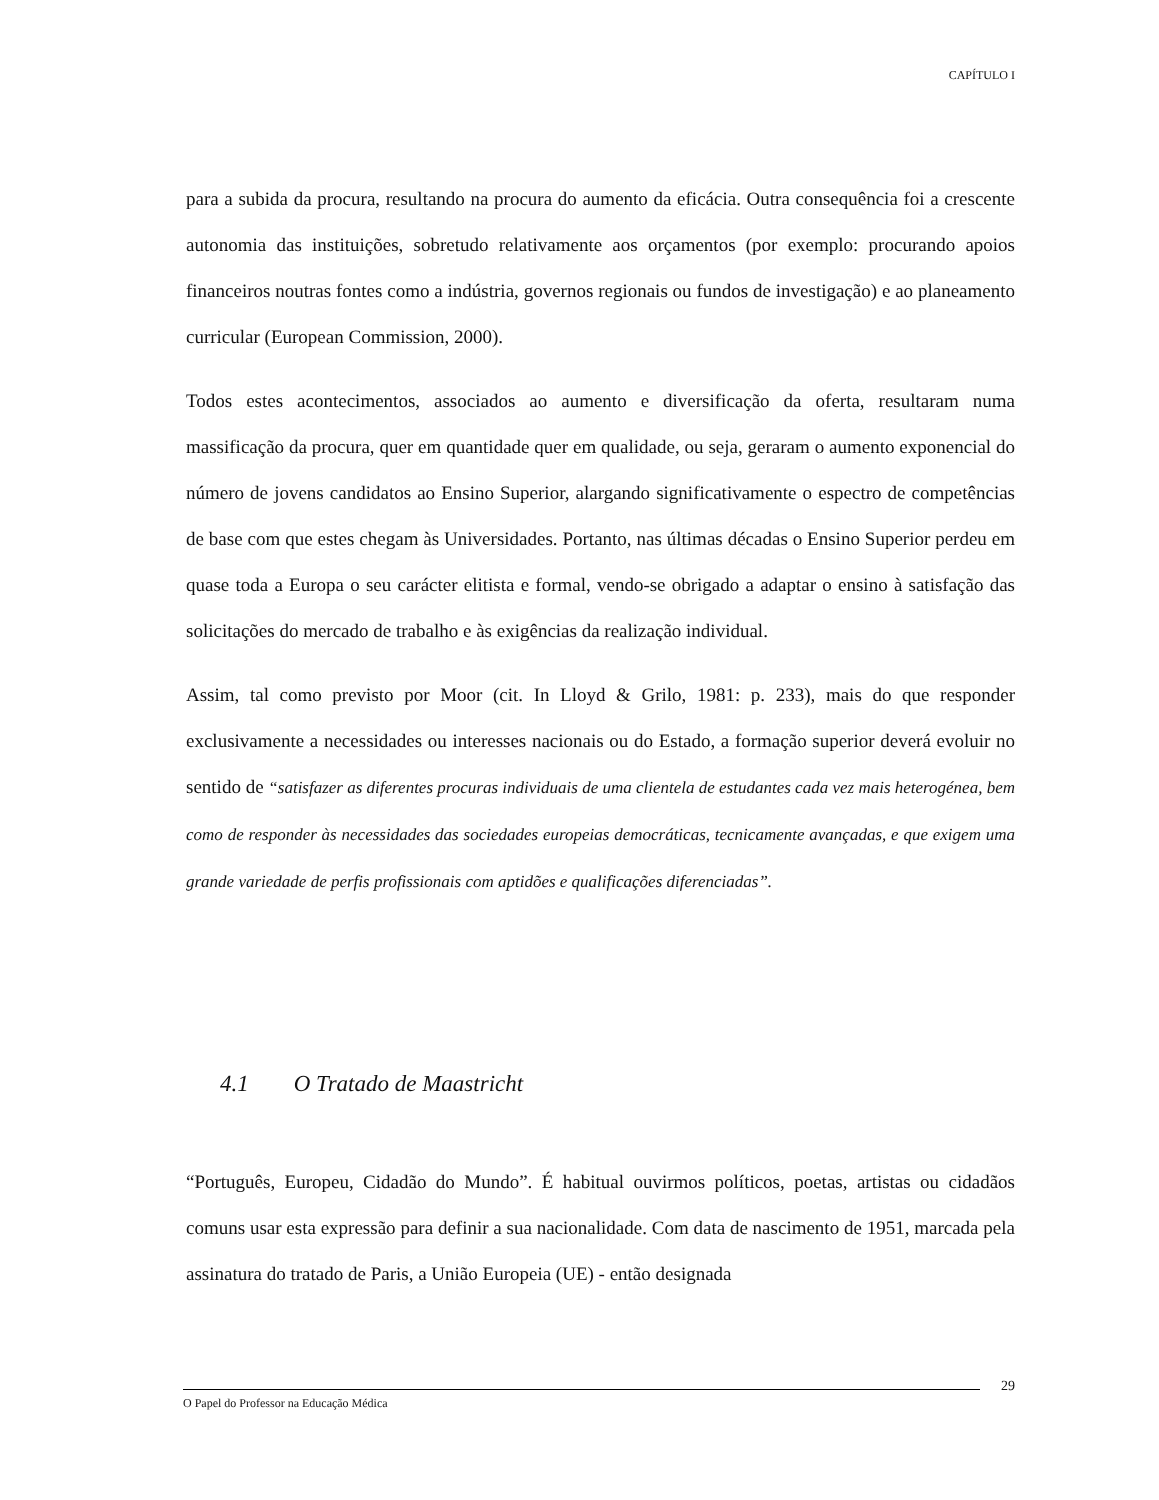CAPÍTULO I
para a subida da procura, resultando na procura do aumento da eficácia. Outra consequência foi a crescente autonomia das instituições, sobretudo relativamente aos orçamentos (por exemplo: procurando apoios financeiros noutras fontes como a indústria, governos regionais ou fundos de investigação) e ao planeamento curricular (European Commission, 2000).
Todos estes acontecimentos, associados ao aumento e diversificação da oferta, resultaram numa massificação da procura, quer em quantidade quer em qualidade, ou seja, geraram o aumento exponencial do número de jovens candidatos ao Ensino Superior, alargando significativamente o espectro de competências de base com que estes chegam às Universidades. Portanto, nas últimas décadas o Ensino Superior perdeu em quase toda a Europa o seu carácter elitista e formal, vendo-se obrigado a adaptar o ensino à satisfação das solicitações do mercado de trabalho e às exigências da realização individual.
Assim, tal como previsto por Moor (cit. In Lloyd & Grilo, 1981: p. 233), mais do que responder exclusivamente a necessidades ou interesses nacionais ou do Estado, a formação superior deverá evoluir no sentido de “satisfazer as diferentes procuras individuais de uma clientela de estudantes cada vez mais heterogénea, bem como de responder às necessidades das sociedades europeias democráticas, tecnicamente avançadas, e que exigem uma grande variedade de perfis profissionais com aptidões e qualificações diferenciadas”.
4.1 O Tratado de Maastricht
“Português, Europeu, Cidadão do Mundo”. É habitual ouvirmos políticos, poetas, artistas ou cidadãos comuns usar esta expressão para definir a sua nacionalidade. Com data de nascimento de 1951, marcada pela assinatura do tratado de Paris, a União Europeia (UE) - então designada
29
O Papel do Professor na Educação Médica